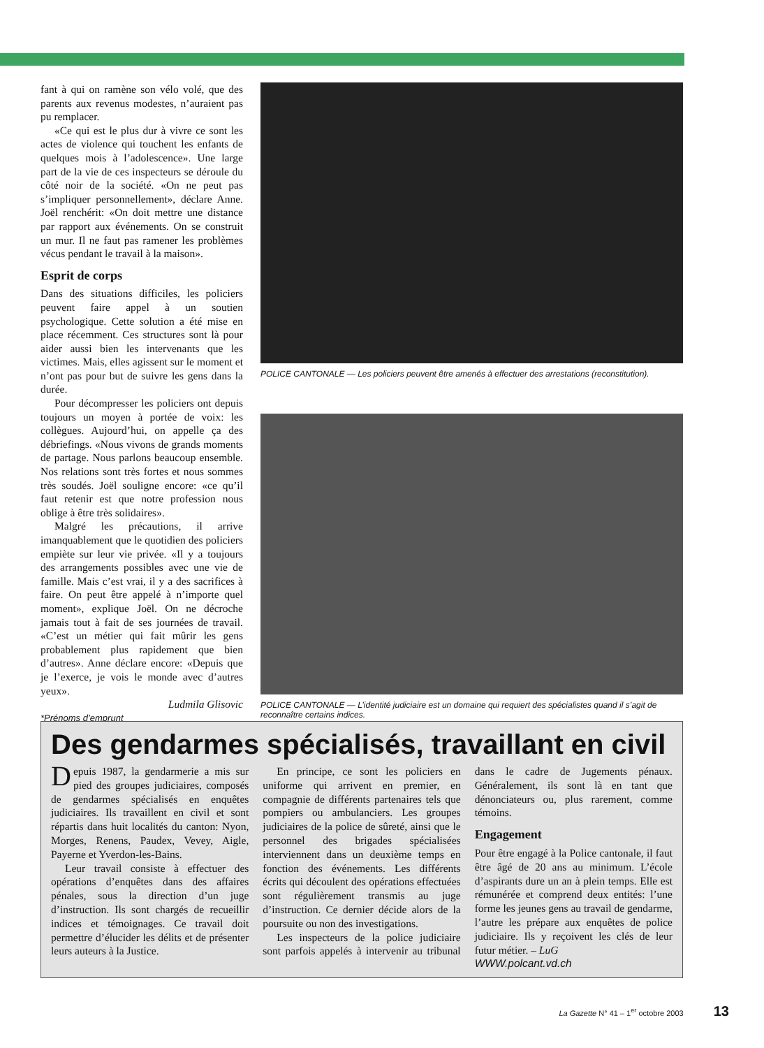fant à qui on ramène son vélo volé, que des parents aux revenus modestes, n’auraient pas pu remplacer.
«Ce qui est le plus dur à vivre ce sont les actes de violence qui touchent les enfants de quelques mois à l’adolescence». Une large part de la vie de ces inspecteurs se déroule du côté noir de la société. «On ne peut pas s’impliquer personnellement», déclare Anne. Joël renchérit: «On doit mettre une distance par rapport aux événements. On se construit un mur. Il ne faut pas ramener les problèmes vécus pendant le travail à la maison».
Esprit de corps
Dans des situations difficiles, les policiers peuvent faire appel à un soutien psychologique. Cette solution a été mise en place récemment. Ces structures sont là pour aider aussi bien les intervenants que les victimes. Mais, elles agissent sur le moment et n’ont pas pour but de suivre les gens dans la durée.
Pour décompresser les policiers ont depuis toujours un moyen à portée de voix: les collègues. Aujourd’hui, on appelle ça des débriefings. «Nous vivons de grands moments de partage. Nous parlons beaucoup ensemble. Nos relations sont très fortes et nous sommes très soudés. Joël souligne encore: «ce qu’il faut retenir est que notre profession nous oblige à être très solidaires».
Malgré les précautions, il arrive imanquablement que le quotidien des policiers empiète sur leur vie privée. «Il y a toujours des arrangements possibles avec une vie de famille. Mais c’est vrai, il y a des sacrifices à faire. On peut être appelé à n’importe quel moment», explique Joël. On ne décroche jamais tout à fait de ses journées de travail. «C’est un métier qui fait mûrir les gens probablement plus rapidement que bien d’autres». Anne déclare encore: «Depuis que je l’exerce, je vois le monde avec d’autres yeux».
Ludmila Glisovic
*Prénoms d’emprunt
POLICE CANTONALE — Les policiers peuvent être amenés à effectuer des arrestations (reconstitution).
POLICE CANTONALE — L’identité judiciaire est un domaine qui requiert des spécialistes quand il s’agit de reconnaître certains indices.
Des gendarmes spécialisés, travaillant en civil
Depuis 1987, la gendarmerie a mis sur pied des groupes judiciaires, composés de gendarmes spécialisés en enquêtes judiciaires. Ils travaillent en civil et sont répartis dans huit localités du canton: Nyon, Morges, Renens, Paudex, Vevey, Aigle, Payerne et Yverdon-les-Bains.
Leur travail consiste à effectuer des opérations d’enquêtes dans des affaires pénales, sous la direction d’un juge d’instruction. Ils sont chargés de recueillir indices et témoignages. Ce travail doit permettre d’élucider les délits et de présenter leurs auteurs à la Justice.
En principe, ce sont les policiers en uniforme qui arrivent en premier, en compagnie de différents partenaires tels que pompiers ou ambulanciers. Les groupes judiciaires de la police de sûreté, ainsi que le personnel des brigades spécialisées interviennent dans un deuxième temps en fonction des événements. Les différents écrits qui découlent des opérations effectuées sont régulièrement transmis au juge d’instruction. Ce dernier décide alors de la poursuite ou non des investigations.
Les inspecteurs de la police judiciaire sont parfois appelés à intervenir au tribunal dans le cadre de Jugements pénaux. Généralement, ils sont là en tant que dénonciateurs ou, plus rarement, comme témoins.
Engagement
Pour être engagé à la Police cantonale, il faut être âgé de 20 ans au minimum. L’école d’aspirants dure un an à plein temps. Elle est rémunérée et comprend deux entités: l’une forme les jeunes gens au travail de gendarme, l’autre les prépare aux enquêtes de police judiciaire. Ils y reçoivent les clés de leur futur métier. – LuG
WWW.polcant.vd.ch
La Gazette N° 41 – 1<sup>er</sup> octobre 2003 13